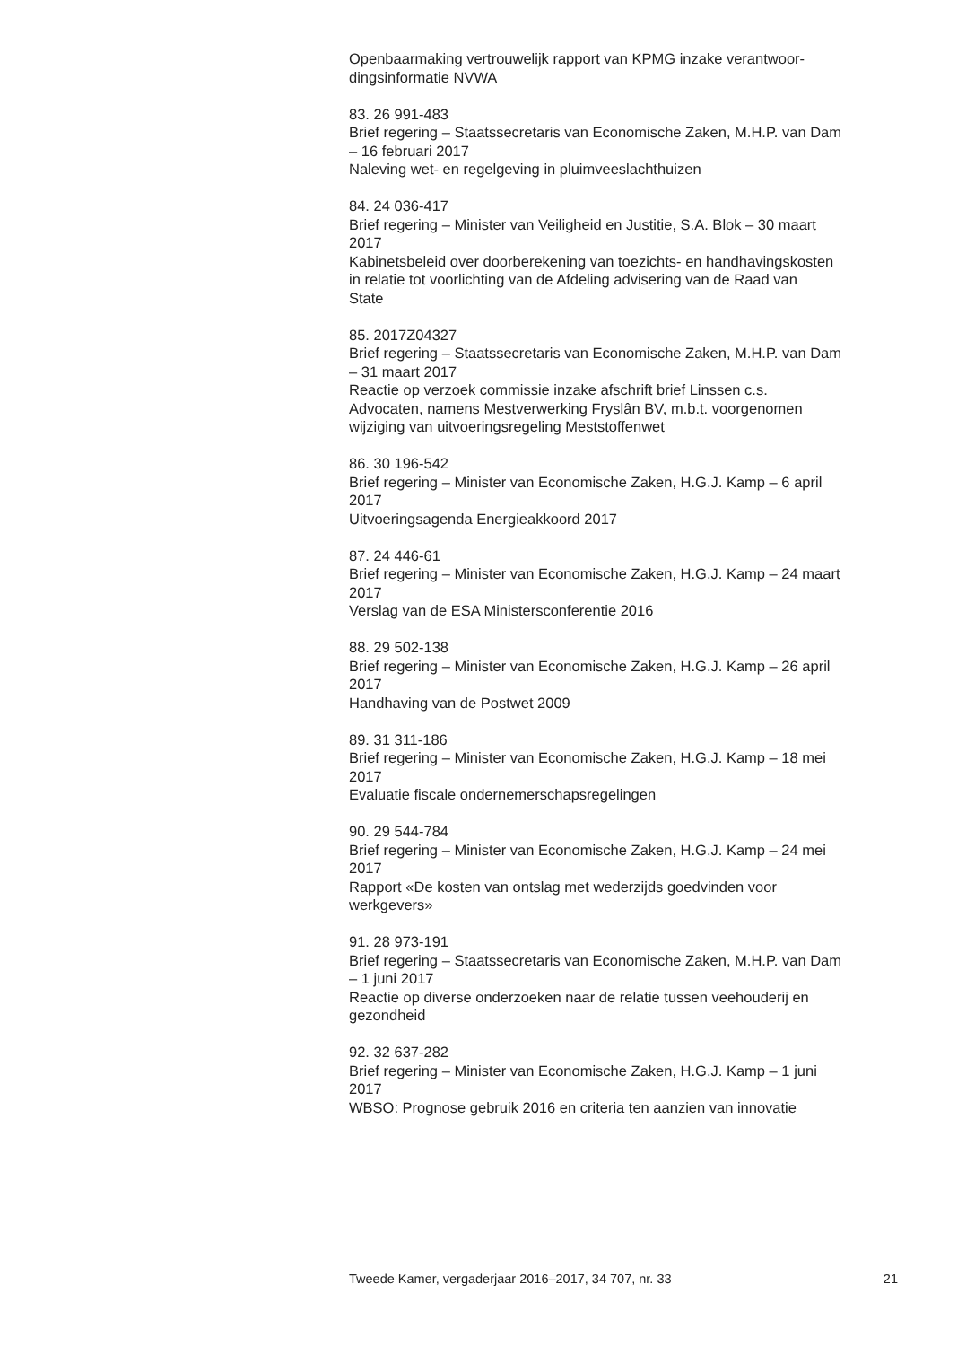Openbaarmaking vertrouwelijk rapport van KPMG inzake verantwoor-
dingsinformatie NVWA
83. 26 991-483
Brief regering – Staatssecretaris van Economische Zaken, M.H.P. van Dam
– 16 februari 2017
Naleving wet- en regelgeving in pluimveeslachthuizen
84. 24 036-417
Brief regering – Minister van Veiligheid en Justitie, S.A. Blok – 30 maart
2017
Kabinetsbeleid over doorberekening van toezichts- en handhavingskosten
in relatie tot voorlichting van de Afdeling advisering van de Raad van
State
85. 2017Z04327
Brief regering – Staatssecretaris van Economische Zaken, M.H.P. van Dam
– 31 maart 2017
Reactie op verzoek commissie inzake afschrift brief Linssen c.s.
Advocaten, namens Mestverwerking Fryslân BV, m.b.t. voorgenomen
wijziging van uitvoeringsregeling Meststoffenwet
86. 30 196-542
Brief regering – Minister van Economische Zaken, H.G.J. Kamp – 6 april
2017
Uitvoeringsagenda Energieakkoord 2017
87. 24 446-61
Brief regering – Minister van Economische Zaken, H.G.J. Kamp – 24 maart
2017
Verslag van de ESA Ministersconferentie 2016
88. 29 502-138
Brief regering – Minister van Economische Zaken, H.G.J. Kamp – 26 april
2017
Handhaving van de Postwet 2009
89. 31 311-186
Brief regering – Minister van Economische Zaken, H.G.J. Kamp – 18 mei
2017
Evaluatie fiscale ondernemerschapsregelingen
90. 29 544-784
Brief regering – Minister van Economische Zaken, H.G.J. Kamp – 24 mei
2017
Rapport «De kosten van ontslag met wederzijds goedvinden voor
werkgevers»
91. 28 973-191
Brief regering – Staatssecretaris van Economische Zaken, M.H.P. van Dam
– 1 juni 2017
Reactie op diverse onderzoeken naar de relatie tussen veehouderij en
gezondheid
92. 32 637-282
Brief regering – Minister van Economische Zaken, H.G.J. Kamp – 1 juni
2017
WBSO: Prognose gebruik 2016 en criteria ten aanzien van innovatie
Tweede Kamer, vergaderjaar 2016–2017, 34 707, nr. 33 21